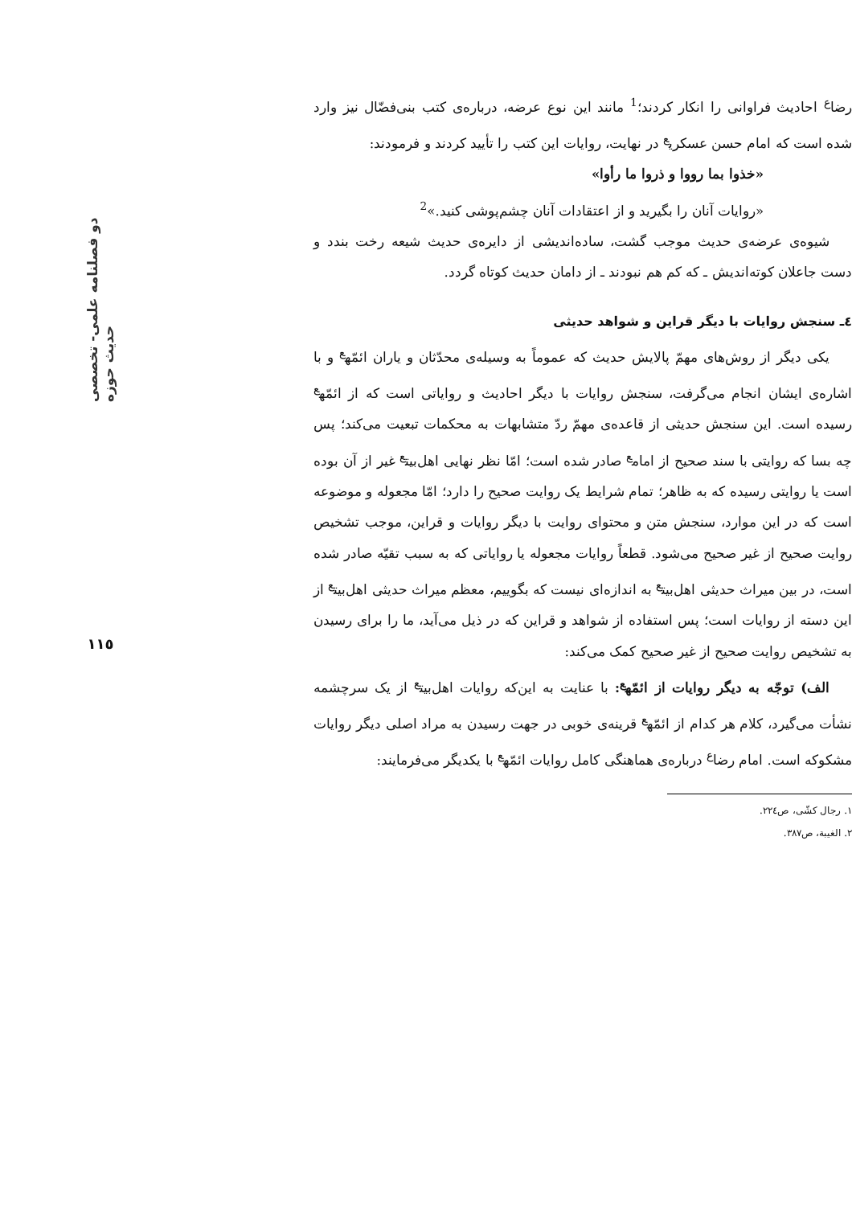رضا<sup>ع</sup> احادیث فراوانی را انکار کردند؛<sup>1</sup> مانند این نوع عرضه، درباره‌ی کتب بنی‌فضّال نیز وارد شده است که امام حسن عسکری<sup>ع</sup> در نهایت، روایات این کتب را تأیید کردند و فرمودند:
«خذوا بما رووا و ذروا ما رأوا»
«روایات آنان را بگیرید و از اعتقادات آنان چشم‌پوشی کنید.»<sup>2</sup>
شیوه‌ی عرضه‌ی حدیث موجب گشت، ساده‌اندیشی از دایره‌ی حدیث شیعه رخت بندد و دست جاعلان کوته‌اندیش ـ که کم هم نبودند ـ از دامان حدیث کوتاه گردد.
٤ـ سنجش روایات با دیگر قراین و شواهد حدیثی
یکی دیگر از روش‌های مهمّ پالایش حدیث که عموماً به وسیله‌ی محدّثان و یاران ائمّه<sup>ع</sup> و با اشاره‌ی ایشان انجام می‌گرفت، سنجش روایات با دیگر احادیث و روایاتی است که از ائمّه<sup>ع</sup> رسیده است. این سنجش حدیثی از قاعده‌ی مهمّ ردّ متشابهات به محکمات تبعیت می‌کند؛ پس چه بسا که روایتی با سند صحیح از امام<sup>ع</sup> صادر شده است؛ امّا نظر نهایی اهل‌بیت<sup>ع</sup> غیر از آن بوده است یا روایتی رسیده که به ظاهر؛ تمام شرایط یک روایت صحیح را دارد؛ امّا مجعوله و موضوعه است که در این موارد، سنجش متن و محتوای روایت با دیگر روایات و قراین، موجب تشخیص روایت صحیح از غیر صحیح می‌شود. قطعاً روایات مجعوله یا روایاتی که به سبب تقیّه صادر شده است، در بین میراث حدیثی اهل‌بیت<sup>ع</sup> به اندازه‌ای نیست که بگوییم، معظم میراث حدیثی اهل‌بیت<sup>ع</sup> از این دسته از روایات است؛ پس استفاده از شواهد و قراین که در ذیل می‌آید، ما را برای رسیدن به تشخیص روایت صحیح از غیر صحیح کمک می‌کند:
الف) توجّه به دیگر روایات از ائمّه<sup>ع</sup>: با عنایت به این‌که روایات اهل‌بیت<sup>ع</sup> از یک سرچشمه نشأت می‌گیرد، کلام هر کدام از ائمّه<sup>ع</sup> قرینه‌ی خوبی در جهت رسیدن به مراد اصلی دیگر روایات مشکوکه است. امام رضا<sup>ع</sup> درباره‌ی هماهنگی کامل روایات ائمّه<sup>ع</sup> با یکدیگر می‌فرمایند:
١. رجال کشّی، ص٢٢٤.
٢. الغیبة، ص٣٨٧.
دو فصلنامه علمی- تخصصی حدیث حوزه
١١٥